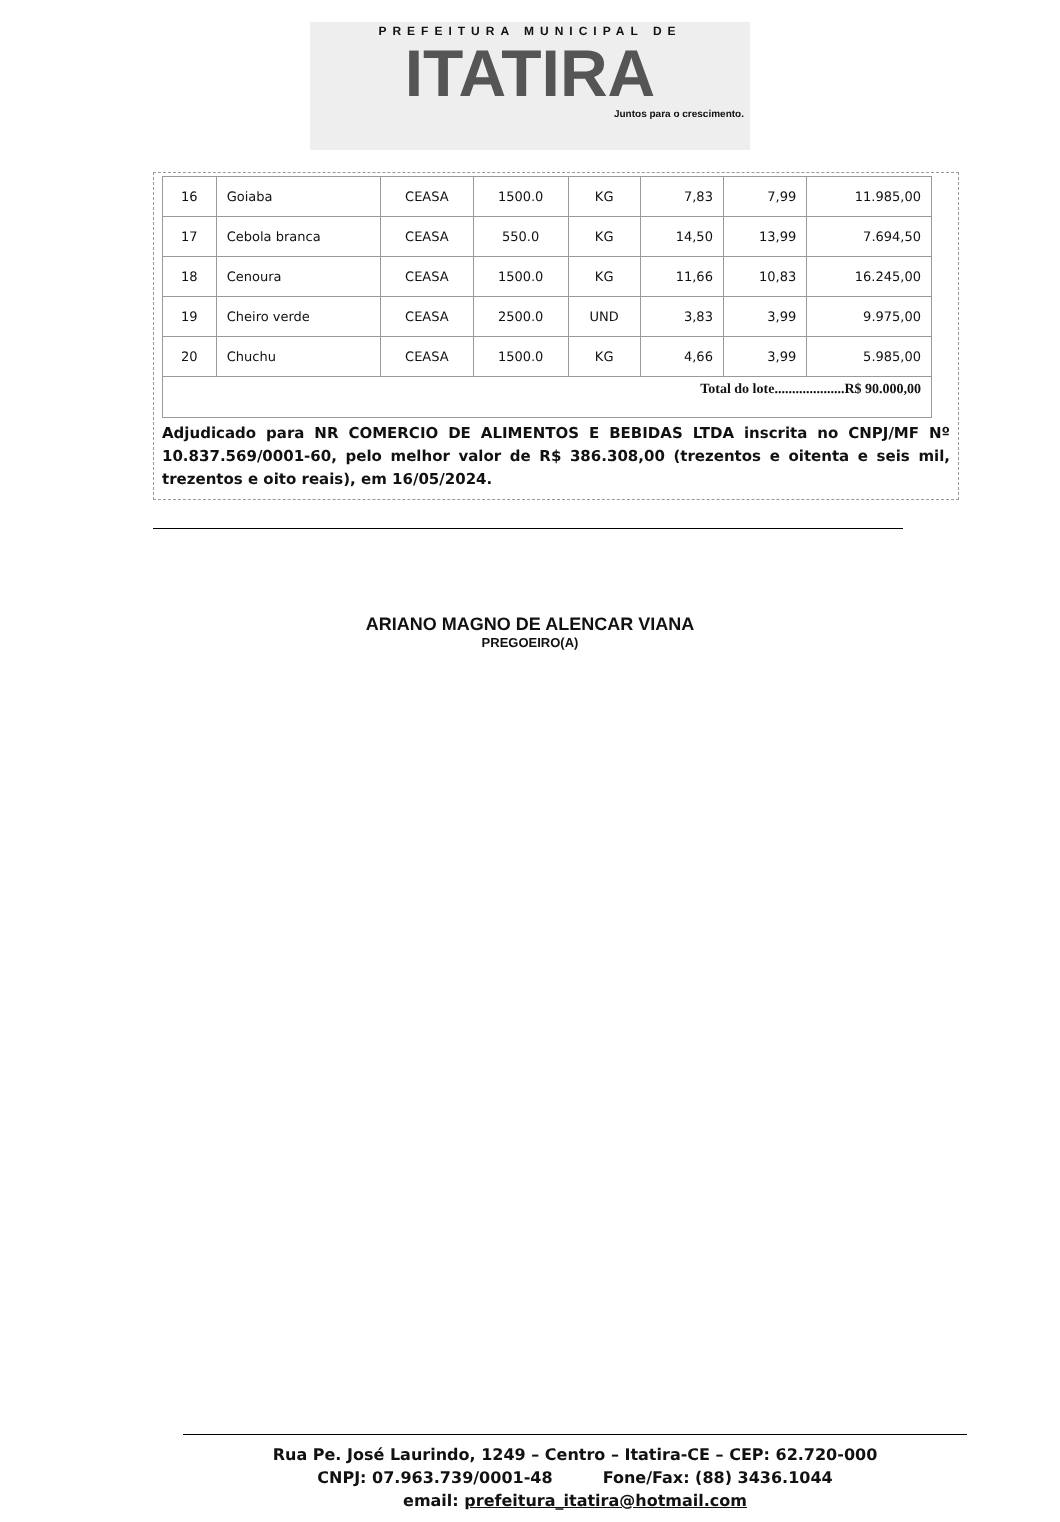PREFEITURA MUNICIPAL DE
ITATIRA
Juntos para o crescimento.
| 16 | Goiaba | CEASA | 1500.0 | KG | 7,83 | 7,99 | 11.985,00 |
| 17 | Cebola branca | CEASA | 550.0 | KG | 14,50 | 13,99 | 7.694,50 |
| 18 | Cenoura | CEASA | 1500.0 | KG | 11,66 | 10,83 | 16.245,00 |
| 19 | Cheiro verde | CEASA | 2500.0 | UND | 3,83 | 3,99 | 9.975,00 |
| 20 | Chuchu | CEASA | 1500.0 | KG | 4,66 | 3,99 | 5.985,00 |
| Total do lote....................R$ 90.000,00 | | | | | | | |
Adjudicado para NR COMERCIO DE ALIMENTOS E BEBIDAS LTDA inscrita no CNPJ/MF Nº 10.837.569/0001-60, pelo melhor valor de R$ 386.308,00 (trezentos e oitenta e seis mil, trezentos e oito reais), em 16/05/2024.
ARIANO MAGNO DE ALENCAR VIANA
PREGOEIRO(A)
Rua Pe. José Laurindo, 1249 – Centro – Itatira-CE – CEP: 62.720-000
CNPJ: 07.963.739/0001-48 Fone/Fax: (88) 3436.1044
email: prefeitura_itatira@hotmail.com